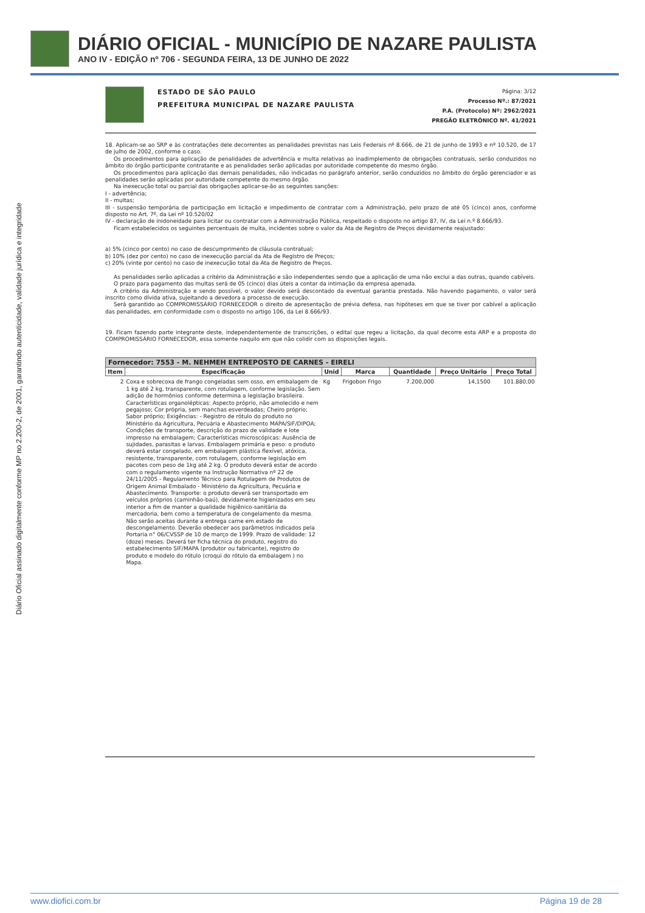DIÁRIO OFICIAL - MUNICÍPIO DE NAZARE PAULISTA
ANO IV - EDIÇÃO nº 706 - SEGUNDA FEIRA, 13 DE JUNHO DE 2022
Diário Oficial assinado digitalmente conforme MP no 2.200-2, de 2001, garantindo autenticidade, validade jurídica e integridade
ESTADO DE SÃO PAULO
PREFEITURA MUNICIPAL DE NAZARE PAULISTA
Página: 3/12
Processo Nº.: 87/2021
P.A. (Protocolo) Nº: 2962/2021
PREGÃO ELETRÔNICO Nº. 41/2021
18. Aplicam-se ao SRP e às contratações dele decorrentes as penalidades previstas nas Leis Federais nº 8.666, de 21 de junho de 1993 e nº 10.520, de 17 de julho de 2002, conforme o caso.
Os procedimentos para aplicação de penalidades de advertência e multa relativas ao inadimplemento de obrigações contratuais, serão conduzidos no âmbito do órgão participante contratante e as penalidades serão aplicadas por autoridade competente do mesmo órgão.
Os procedimentos para aplicação das demais penalidades, não indicadas no parágrafo anterior, serão conduzidos no âmbito do órgão gerenciador e as penalidades serão aplicadas por autoridade competente do mesmo órgão.
Na inexecução total ou parcial das obrigações aplicar-se-ão as seguintes sanções:
I - advertência;
II - multas;
III - suspensão temporária de participação em licitação e impedimento de contratar com a Administração, pelo prazo de até 05 (cinco) anos, conforme disposto no Art. 7º, da Lei nº 10.520/02
IV - declaração de inidoneidade para licitar ou contratar com a Administração Pública, respeitado o disposto no artigo 87, IV, da Lei n.º 8.666/93.
Ficam estabelecidos os seguintes percentuais de multa, incidentes sobre o valor da Ata de Registro de Preços devidamente reajustado:
a) 5% (cinco por cento) no caso de descumprimento de cláusula contratual;
b) 10% (dez por cento) no caso de inexecução parcial da Ata de Registro de Preços;
c) 20% (vinte por cento) no caso de inexecução total da Ata de Registro de Preços.
As penalidades serão aplicadas a critério da Administração e são independentes sendo que a aplicação de uma não exclui a das outras, quando cabíveis.
O prazo para pagamento das multas será de 05 (cinco) dias úteis a contar da intimação da empresa apenada.
A critério da Administração e sendo possível, o valor devido será descontado da eventual garantia prestada. Não havendo pagamento, o valor será inscrito como dívida ativa, sujeitando a devedora a processo de execução.
Será garantido ao COMPROMISSÁRIO FORNECEDOR o direito de apresentação de prévia defesa, nas hipóteses em que se tiver por cabível a aplicação das penalidades, em conformidade com o disposto no artigo 106, da Lei 8.666/93.
19. Ficam fazendo parte integrante deste, independentemente de transcrições, o edital que regeu a licitação, da qual decorre esta ARP e a proposta do COMPROMISSÁRIO FORNECEDOR, essa somente naquilo em que não colidir com as disposições legais.
| Fornecedor: 7553 - M. NEHMEH ENTREPOSTO DE CARNES - EIRELI | | | | | | |
| --- | --- | --- | --- | --- | --- | --- |
| Item | Especificação | Unid | Marca | Quantidade | Preço Unitário | Preço Total |
| 2 | Coxa e sobrecoxa de frango congeladas sem osso, em embalagem de 1 kg até 2 kg, transparente, com rotulagem, conforme legislação. Sem adição de hormônios conforme determina a legislação brasileira. Características organolépticas: Aspecto próprio, não amolecido e nem pegajoso; Cor própria, sem manchas esverdeadas; Cheiro próprio; Sabor próprio; Exigências: - Registro de rótulo do produto no Ministério da Agricultura, Pecuária e Abastecimento MAPA/SIF/DIPOA; Condições de transporte, descrição do prazo de validade e lote impresso na embalagem; Características microscópicas: Ausência de sujidades, parasitas e larvas. Embalagem primária e peso: o produto deverá estar congelado, em embalagem plástica flexível, atóxica, resistente, transparente, com rotulagem, conforme legislação em pacotes com peso de 1kg até 2 kg. O produto deverá estar de acordo com o regulamento vigente na Instrução Normativa nº 22 de 24/11/2005 - Regulamento Técnico para Rotulagem de Produtos de Origem Animal Embalado - Ministério da Agricultura, Pecuária e Abastecimento. Transporte: o produto deverá ser transportado em veículos próprios (caminhão-baú), devidamente higienizados em seu interior a fim de manter a qualidade higiênico-sanitária da mercadoria, bem como a temperatura de congelamento da mesma. Não serão aceitas durante a entrega carne em estado de descongelamento. Deverão obedecer aos parâmetros indicados pela Portaria n° 06/CVSSP de 10 de março de 1999. Prazo de validade: 12 (doze) meses. Deverá ter ficha técnica do produto, registro do estabelecimento SIF/MAPA (produtor ou fabricante), registro do produto e modelo do rótulo (croqui do rótulo da embalagem ) no Mapa. | Kg | Frigobon Frigo | 7.200,000 | 14,1500 | 101.880,00 |
www.diofici.com.br Página 19 de 28